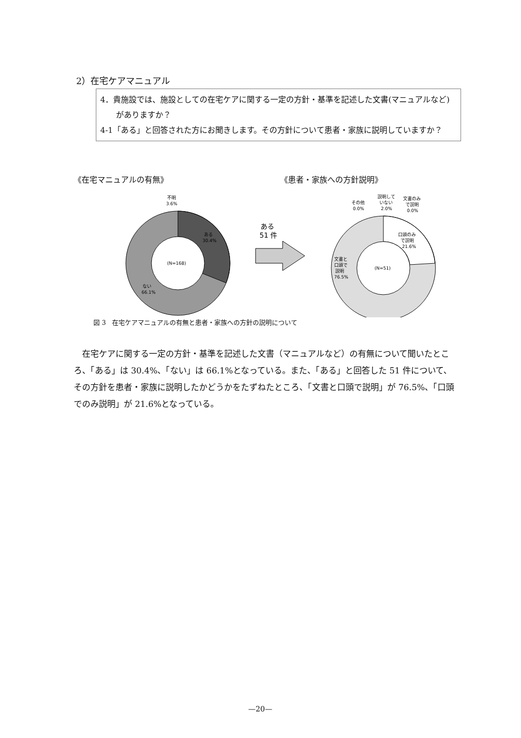2）在宅ケアマニュアル
4．貴施設では、施設としての在宅ケアに関する一定の方針・基準を記述した文書(マニュアルなど)がありますか？
4-1「ある」と回答された方にお聞きします。その方針について患者・家族に説明していますか？
《在宅マニュアルの有無》 《患者・家族への方針説明》
不明
3.6%
ある
30.4%
(N=168)
ない
66.1%
ある
51 件
その他
0.0%
説明して
いない
2.0%
文書のみ
で説明
0.0%
口頭のみ
で説明
21.6%
(N=51)
文書と
口頭で
説明
76.5%
図 3　在宅ケアマニュアルの有無と患者・家族への方針の説明について
在宅ケアに関する一定の方針・基準を記述した文書（マニュアルなど）の有無について聞いたところ、「ある」は 30.4%、「ない」は 66.1%となっている。また、「ある」と回答した 51 件について、その方針を患者・家族に説明したかどうかをたずねたところ、「文書と口頭で説明」が 76.5%、「口頭でのみ説明」が 21.6%となっている。
—20—